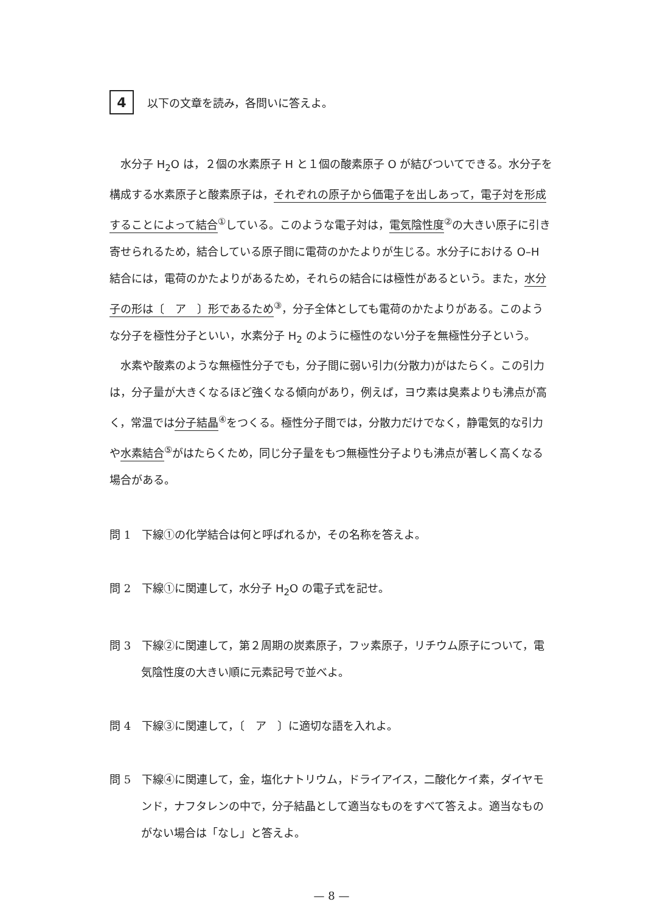4
以下の文章を読み，各問いに答えよ。
水分子 H<sub>2</sub>O は，２個の水素原子 H と１個の酸素原子 O が結びついてできる。水分子を構成する水素原子と酸素原子は，それぞれの原子から価電子を出しあって，電子対を形成することによって結合<sup>①</sup>している。このような電子対は，電気陰性度<sup>②</sup>の大きい原子に引き寄せられるため，結合している原子間に電荷のかたよりが生じる。水分子における O–H 結合には，電荷のかたよりがあるため，それらの結合には極性があるという。また，水分子の形は〔　ア　〕形であるため<sup>③</sup>，分子全体としても電荷のかたよりがある。このような分子を極性分子といい，水素分子 H<sub>2</sub> のように極性のない分子を無極性分子という。
水素や酸素のような無極性分子でも，分子間に弱い引力(分散力)がはたらく。この引力は，分子量が大きくなるほど強くなる傾向があり，例えば，ヨウ素は臭素よりも沸点が高く，常温では分子結晶<sup>④</sup>をつくる。極性分子間では，分散力だけでなく，静電気的な引力や水素結合<sup>⑤</sup>がはたらくため，同じ分子量をもつ無極性分子よりも沸点が著しく高くなる場合がある。
問 1　下線①の化学結合は何と呼ばれるか，その名称を答えよ。
問 2　下線①に関連して，水分子 H<sub>2</sub>O の電子式を記せ。
問 3　下線②に関連して，第２周期の炭素原子，フッ素原子，リチウム原子について，電気陰性度の大きい順に元素記号で並べよ。
問 4　下線③に関連して，〔　ア　〕に適切な語を入れよ。
問 5　下線④に関連して，金，塩化ナトリウム，ドライアイス，二酸化ケイ素，ダイヤモンド，ナフタレンの中で，分子結晶として適当なものをすべて答えよ。適当なものがない場合は「なし」と答えよ。
— 8 —